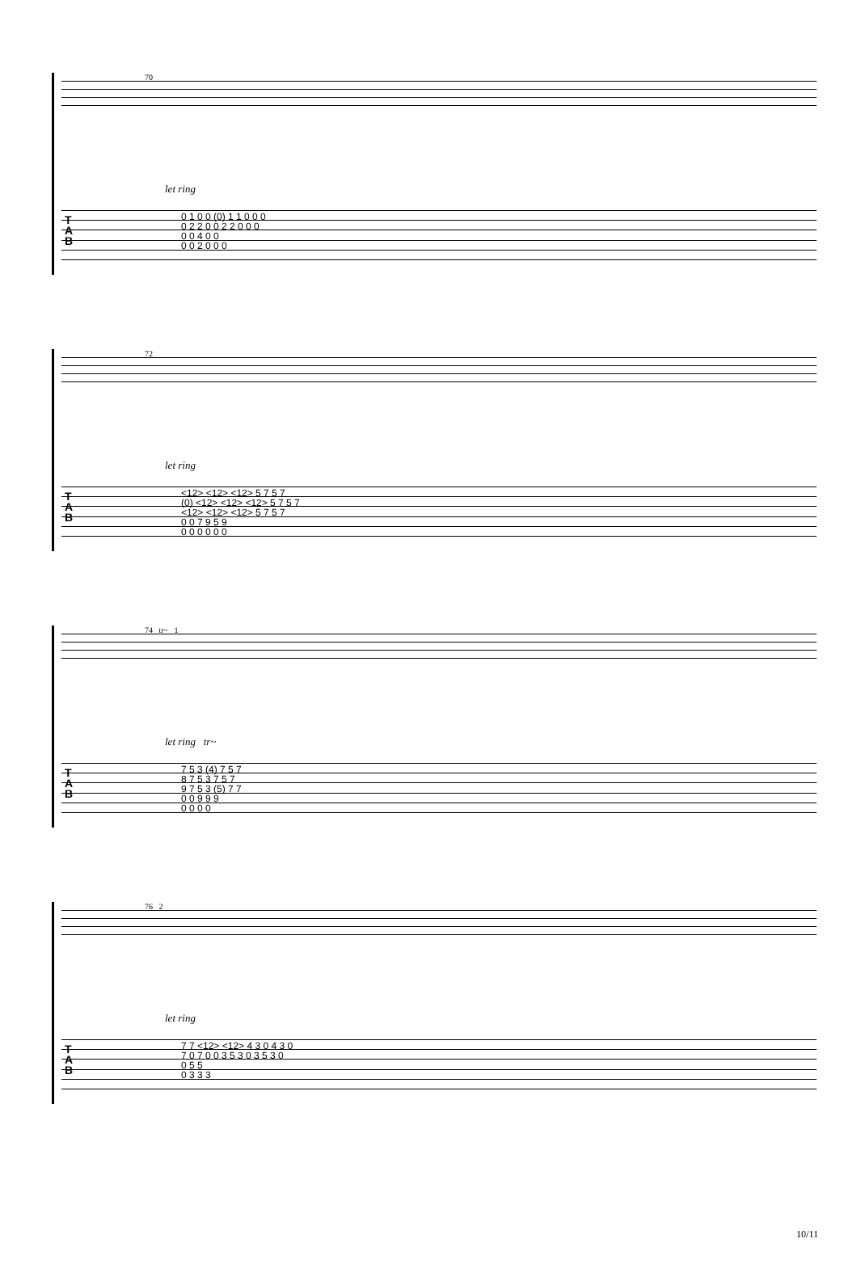70
let ring
T
A
B
0 1 0 0 (0) 1 1 0 0 0 0 2 2 0 0 2 2 0 0 0 0 0 4 0 0 0 0 2 0 0 0
72
let ring
T
A
B
<12> <12> <12> 5 7 5 7 (0) <12> <12> <12> 5 7 5 7 <12> <12> <12> 5 7 5 7 0 0 7 9 5 9 0 0 0 0 0 0
74 tr~ 1
let ring tr~
T
A
B
7 5 3 (4) 7 5 7 8 7 5 3 7 5 7 9 7 5 3 (5) 7 7 0 0 9 9 9 0 0 0 0
76 2
let ring
T
A
B
7 7 <12> <12> 4 3 0 4 3 0 7 0 7 0 0 3 5 3 0 3 5 3 0 0 5 5 0 3 3 3
10/11